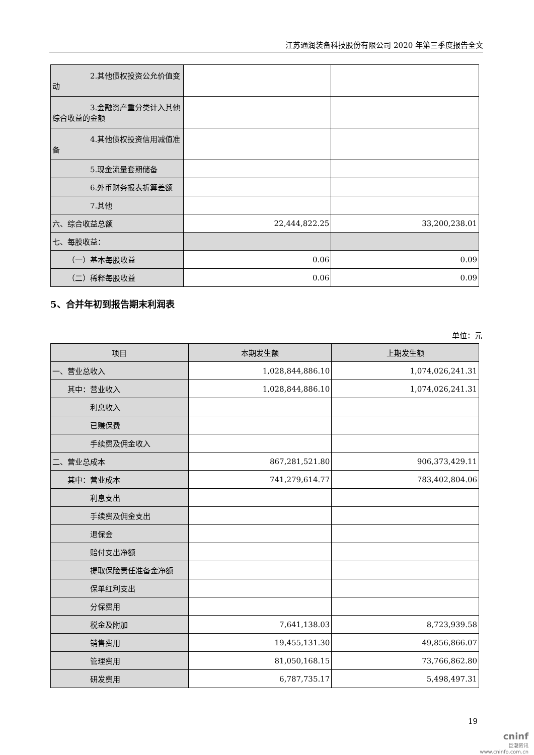江苏通润装备科技股份有限公司 2020 年第三季度报告全文
| 2.其他债权投资公允价值变动 | | |
| 3.金融资产重分类计入其他综合收益的金额 | | |
| 4.其他债权投资信用减值准备 | | |
| 5.现金流量套期储备 | | |
| 6.外币财务报表折算差额 | | |
| 7.其他 | | |
| 六、综合收益总额 | 22,444,822.25 | 33,200,238.01 |
| 七、每股收益： | | |
| （一）基本每股收益 | 0.06 | 0.09 |
| （二）稀释每股收益 | 0.06 | 0.09 |
5、合并年初到报告期末利润表
单位：元
| 项目 | 本期发生额 | 上期发生额 |
| --- | --- | --- |
| 一、营业总收入 | 1,028,844,886.10 | 1,074,026,241.31 |
| 其中：营业收入 | 1,028,844,886.10 | 1,074,026,241.31 |
| 利息收入 | | |
| 已赚保费 | | |
| 手续费及佣金收入 | | |
| 二、营业总成本 | 867,281,521.80 | 906,373,429.11 |
| 其中：营业成本 | 741,279,614.77 | 783,402,804.06 |
| 利息支出 | | |
| 手续费及佣金支出 | | |
| 退保金 | | |
| 赔付支出净额 | | |
| 提取保险责任准备金净额 | | |
| 保单红利支出 | | |
| 分保费用 | | |
| 税金及附加 | 7,641,138.03 | 8,723,939.58 |
| 销售费用 | 19,455,131.30 | 49,856,866.07 |
| 管理费用 | 81,050,168.15 | 73,766,862.80 |
| 研发费用 | 6,787,735.17 | 5,498,497.31 |
19
cninf
巨潮资讯
www.cninfo.com.cn